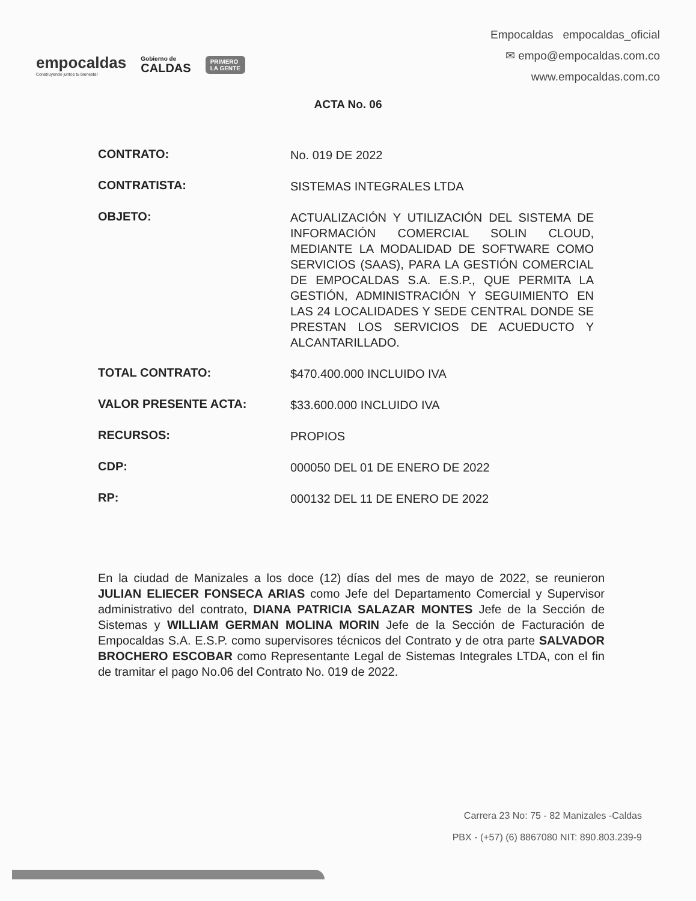empocaldas
Construyendo juntos tu bienestar
Gobierno de
CALDAS
PRIMERO
LA GENTE
Empocaldas empocaldas_oficial
✉ empo@empocaldas.com.co
www.empocaldas.com.co
ACTA No. 06
| CONTRATO: | No. 019 DE 2022 |
| CONTRATISTA: | SISTEMAS INTEGRALES LTDA |
| OBJETO: | ACTUALIZACIÓN Y UTILIZACIÓN DEL SISTEMA DE INFORMACIÓN COMERCIAL SOLIN CLOUD, MEDIANTE LA MODALIDAD DE SOFTWARE COMO SERVICIOS (SAAS), PARA LA GESTIÓN COMERCIAL DE EMPOCALDAS S.A. E.S.P., QUE PERMITA LA GESTIÓN, ADMINISTRACIÓN Y SEGUIMIENTO EN LAS 24 LOCALIDADES Y SEDE CENTRAL DONDE SE PRESTAN LOS SERVICIOS DE ACUEDUCTO Y ALCANTARILLADO. |
| TOTAL CONTRATO: | $470.400.000 INCLUIDO IVA |
| VALOR PRESENTE ACTA: | $33.600.000 INCLUIDO IVA |
| RECURSOS: | PROPIOS |
| CDP: | 000050 DEL 01 DE ENERO DE 2022 |
| RP: | 000132 DEL 11 DE ENERO DE 2022 |
En la ciudad de Manizales a los doce (12) días del mes de mayo de 2022, se reunieron JULIAN ELIECER FONSECA ARIAS como Jefe del Departamento Comercial y Supervisor administrativo del contrato, DIANA PATRICIA SALAZAR MONTES Jefe de la Sección de Sistemas y WILLIAM GERMAN MOLINA MORIN Jefe de la Sección de Facturación de Empocaldas S.A. E.S.P. como supervisores técnicos del Contrato y de otra parte SALVADOR BROCHERO ESCOBAR como Representante Legal de Sistemas Integrales LTDA, con el fin de tramitar el pago No.06 del Contrato No. 019 de 2022.
Carrera 23 No: 75 - 82 Manizales -Caldas
PBX - (+57) (6) 8867080 NIT: 890.803.239-9